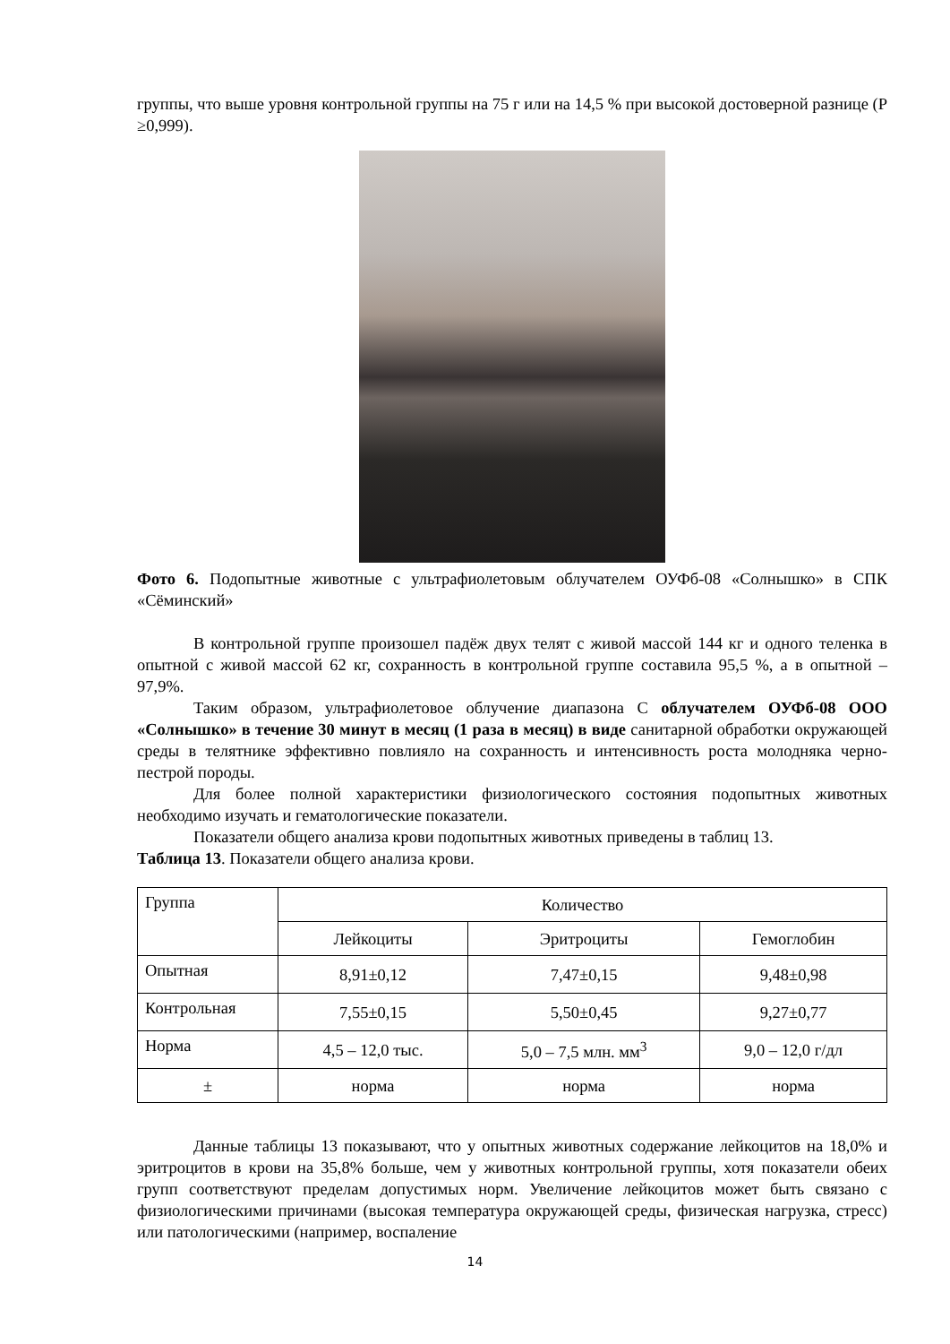группы, что выше уровня контрольной группы на 75 г или на 14,5 % при высокой достоверной разнице (Р ≥0,999).
Фото 6. Подопытные животные с ультрафиолетовым облучателем ОУФб-08 «Солнышко» в СПК «Сёминский»
В контрольной группе произошел падёж двух телят с живой массой 144 кг и одного теленка в опытной с живой массой 62 кг, сохранность в контрольной группе составила 95,5 %, а в опытной – 97,9%.
Таким образом, ультрафиолетовое облучение диапазона С облучателем ОУФб-08 ООО «Солнышко» в течение 30 минут в месяц (1 раза в месяц) в виде санитарной обработки окружающей среды в телятнике эффективно повлияло на сохранность и интенсивность роста молодняка черно-пестрой породы.
Для более полной характеристики физиологического состояния подопытных животных необходимо изучать и гематологические показатели.
Показатели общего анализа крови подопытных животных приведены в таблиц 13.
Таблица 13. Показатели общего анализа крови.
| Группа | Количество | | |
| | Лейкоциты | Эритроциты | Гемоглобин |
| Опытная | 8,91±0,12 | 7,47±0,15 | 9,48±0,98 |
| Контрольная | 7,55±0,15 | 5,50±0,45 | 9,27±0,77 |
| Норма | 4,5 – 12,0 тыс. | 5,0 – 7,5 млн. мм<sup>3</sup> | 9,0 – 12,0 г/дл |
| ± | норма | норма | норма |
Данные таблицы 13 показывают, что у опытных животных содержание лейкоцитов на 18,0% и эритроцитов в крови на 35,8% больше, чем у животных контрольной группы, хотя показатели обеих групп соответствуют пределам допустимых норм. Увеличение лейкоцитов может быть связано с физиологическими причинами (высокая температура окружающей среды, физическая нагрузка, стресс) или патологическими (например, воспаление
14